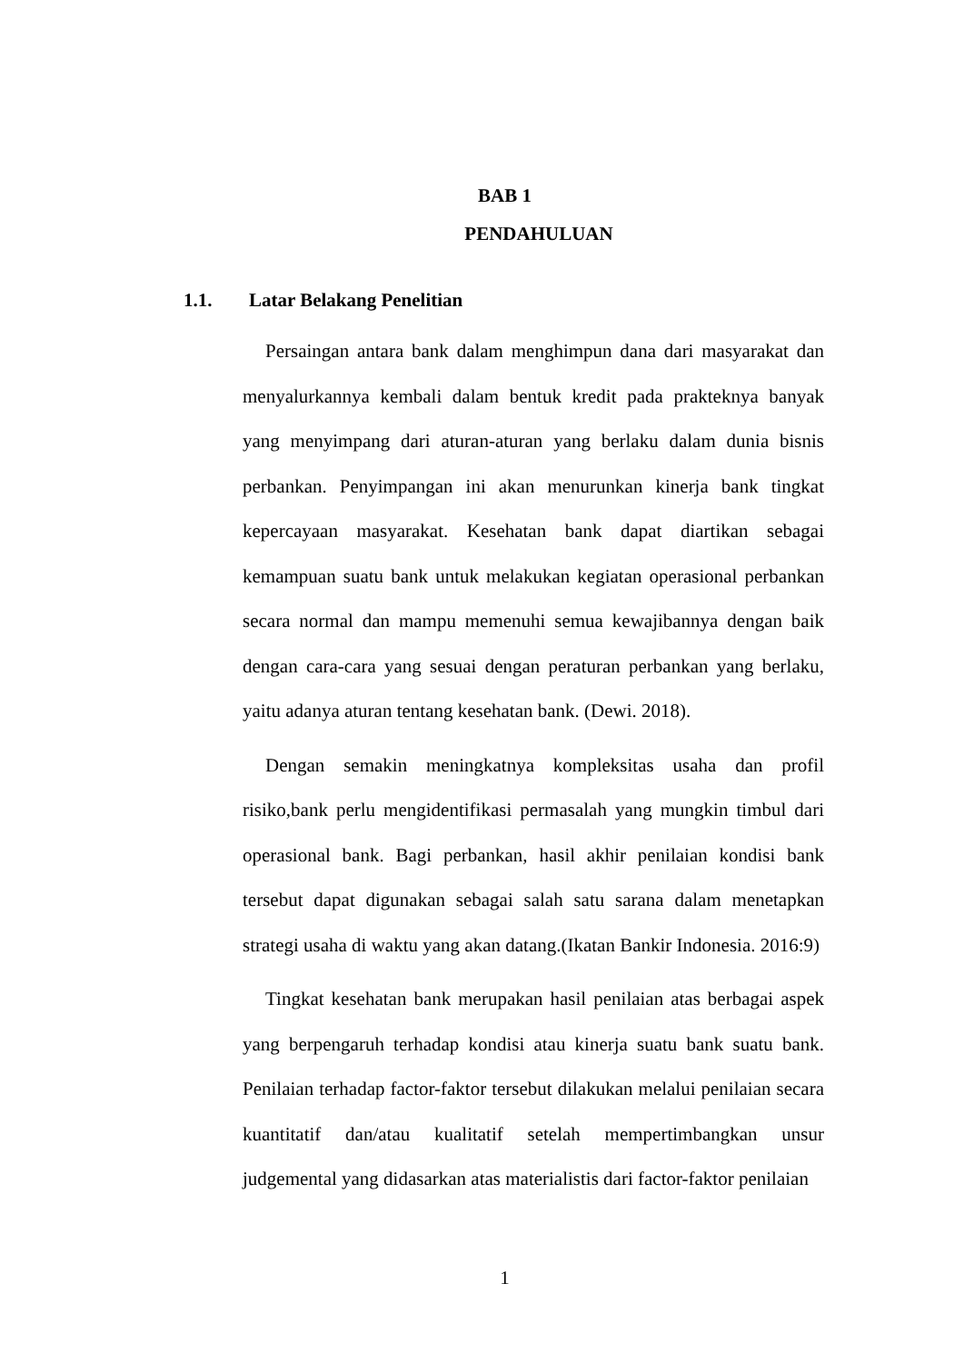BAB 1
PENDAHULUAN
1.1. Latar Belakang Penelitian
Persaingan antara bank dalam menghimpun dana dari masyarakat dan menyalurkannya kembali dalam bentuk kredit pada prakteknya banyak yang menyimpang dari aturan-aturan yang berlaku dalam dunia bisnis perbankan. Penyimpangan ini akan menurunkan kinerja bank tingkat kepercayaan masyarakat. Kesehatan bank dapat diartikan sebagai kemampuan suatu bank untuk melakukan kegiatan operasional perbankan secara normal dan mampu memenuhi semua kewajibannya dengan baik dengan cara-cara yang sesuai dengan peraturan perbankan yang berlaku, yaitu adanya aturan tentang kesehatan bank. (Dewi. 2018).
Dengan semakin meningkatnya kompleksitas usaha dan profil risiko,bank perlu mengidentifikasi permasalah yang mungkin timbul dari operasional bank. Bagi perbankan, hasil akhir penilaian kondisi bank tersebut dapat digunakan sebagai salah satu sarana dalam menetapkan strategi usaha di waktu yang akan datang.(Ikatan Bankir Indonesia. 2016:9)
Tingkat kesehatan bank merupakan hasil penilaian atas berbagai aspek yang berpengaruh terhadap kondisi atau kinerja suatu bank suatu bank. Penilaian terhadap factor-faktor tersebut dilakukan melalui penilaian secara kuantitatif dan/atau kualitatif setelah mempertimbangkan unsur judgemental yang didasarkan atas materialistis dari factor-faktor penilaian
1